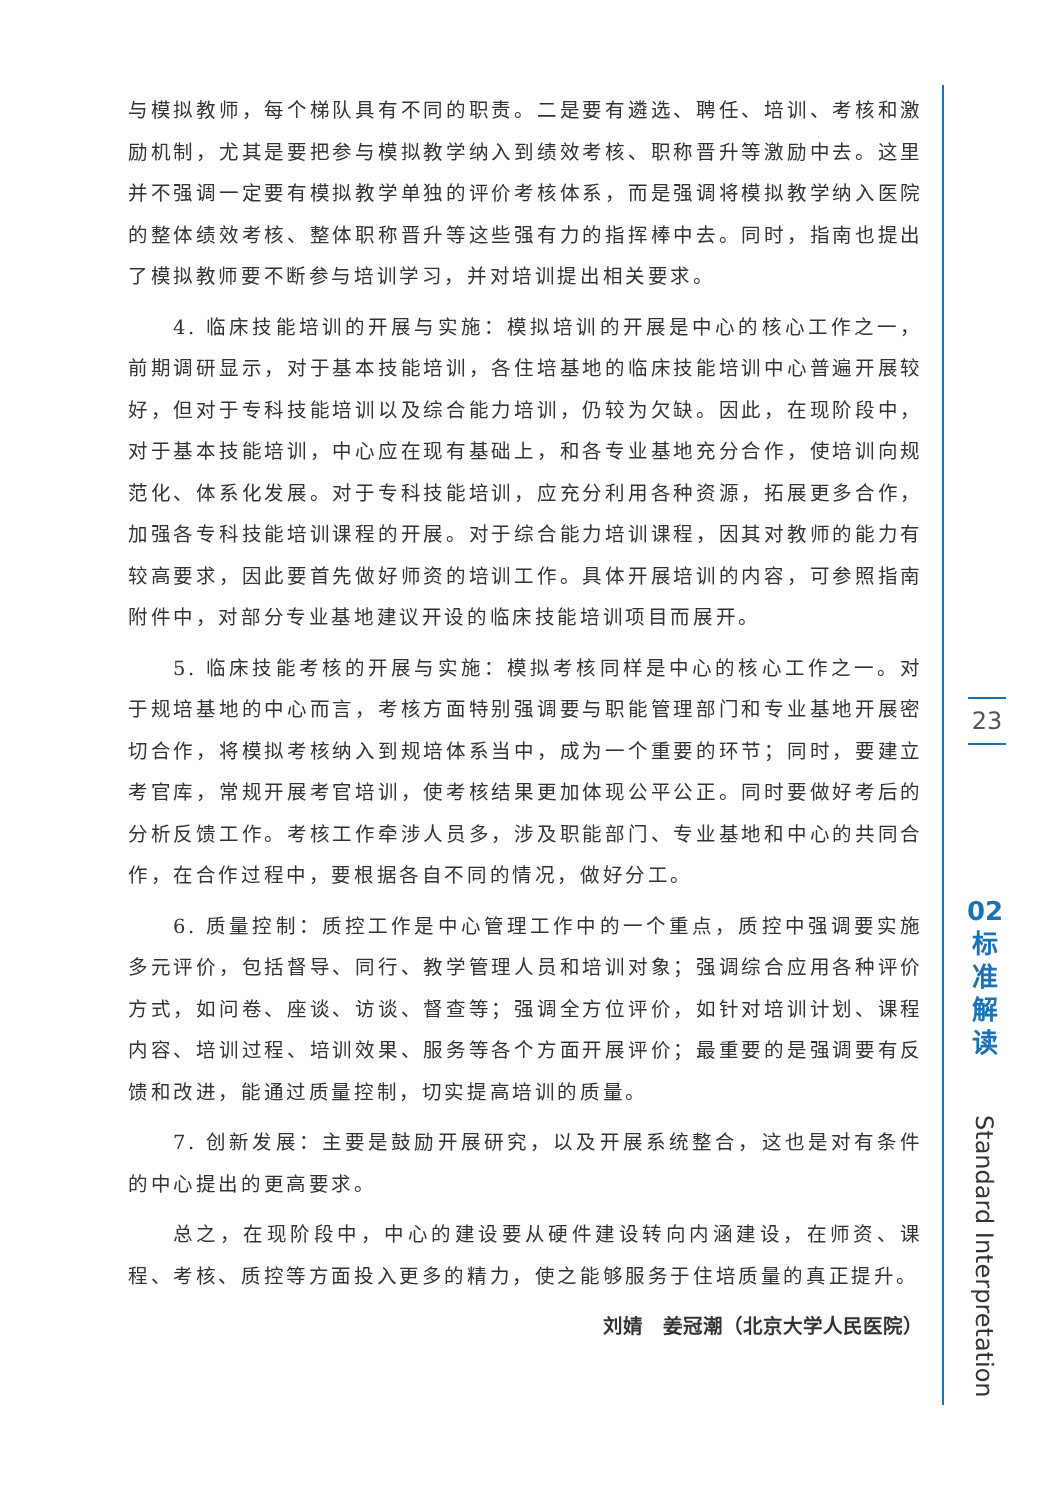与模拟教师，每个梯队具有不同的职责。二是要有遴选、聘任、培训、考核和激励机制，尤其是要把参与模拟教学纳入到绩效考核、职称晋升等激励中去。这里并不强调一定要有模拟教学单独的评价考核体系，而是强调将模拟教学纳入医院的整体绩效考核、整体职称晋升等这些强有力的指挥棒中去。同时，指南也提出了模拟教师要不断参与培训学习，并对培训提出相关要求。
4. 临床技能培训的开展与实施：模拟培训的开展是中心的核心工作之一，前期调研显示，对于基本技能培训，各住培基地的临床技能培训中心普遍开展较好，但对于专科技能培训以及综合能力培训，仍较为欠缺。因此，在现阶段中，对于基本技能培训，中心应在现有基础上，和各专业基地充分合作，使培训向规范化、体系化发展。对于专科技能培训，应充分利用各种资源，拓展更多合作，加强各专科技能培训课程的开展。对于综合能力培训课程，因其对教师的能力有较高要求，因此要首先做好师资的培训工作。具体开展培训的内容，可参照指南附件中，对部分专业基地建议开设的临床技能培训项目而展开。
5. 临床技能考核的开展与实施：模拟考核同样是中心的核心工作之一。对于规培基地的中心而言，考核方面特别强调要与职能管理部门和专业基地开展密切合作，将模拟考核纳入到规培体系当中，成为一个重要的环节；同时，要建立考官库，常规开展考官培训，使考核结果更加体现公平公正。同时要做好考后的分析反馈工作。考核工作牵涉人员多，涉及职能部门、专业基地和中心的共同合作，在合作过程中，要根据各自不同的情况，做好分工。
6. 质量控制：质控工作是中心管理工作中的一个重点，质控中强调要实施多元评价，包括督导、同行、教学管理人员和培训对象；强调综合应用各种评价方式，如问卷、座谈、访谈、督查等；强调全方位评价，如针对培训计划、课程内容、培训过程、培训效果、服务等各个方面开展评价；最重要的是强调要有反馈和改进，能通过质量控制，切实提高培训的质量。
7. 创新发展：主要是鼓励开展研究，以及开展系统整合，这也是对有条件的中心提出的更高要求。
总之，在现阶段中，中心的建设要从硬件建设转向内涵建设，在师资、课程、考核、质控等方面投入更多的精力，使之能够服务于住培质量的真正提升。
刘婧　姜冠潮（北京大学人民医院）
23
02
标
准
解
读
Standard Interpretation